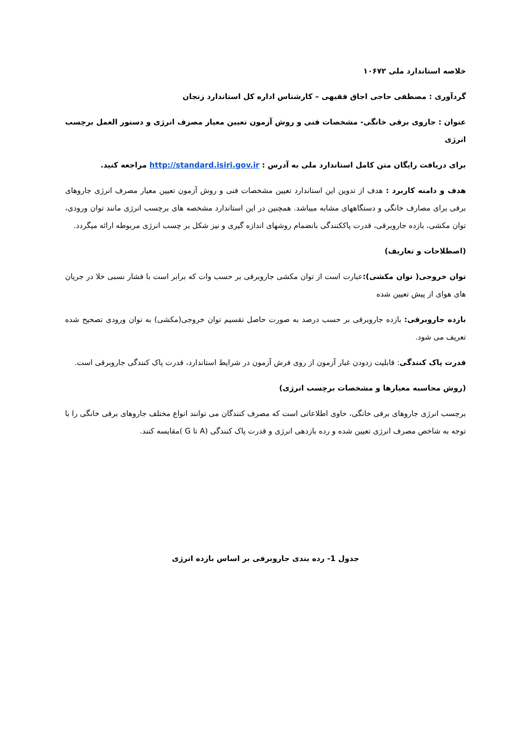خلاصه استاندارد ملی ۱۰۶۷۲
گردآوری : مصطفی حاجی اجاق فقیهی – کارشناس اداره کل استاندارد زنجان
عنوان : جاروی برقی خانگی- مشخصات فنی و روش آزمون تعیین معیار مصرف انرژی و دستور العمل برچسب انرژی
برای دریافت رایگان متن کامل استاندارد ملی به آدرس : http://standard.isiri.gov.ir مراجعه کنید.
هدف و دامنه کاربرد : هدف از تدوین این استاندارد تعیین مشخصات فنی و روش آزمون تعیین معیار مصرف انرژی جاروهای برقی برای مصارف خانگی و دستگاههای مشابه میباشد. همچنین در این استاندارد مشخصه های برچسب انرژی مانند توان ورودی، توان مکشی، بازده جاروبرقی، قدرت پاککنندگی بانضمام روشهای اندازه گیری و نیز شکل بر چسب انرژی مربوطه ارائه میگردد.
(اصطلاحات و تعاریف)
توان خروجی( توان مکشی): عبارت است از توان مکشی جاروبرقی بر حسب وات که برابر است با فشار نسبی خلا در جریان های هوای از پیش تعیین شده
بازده جاروبرقی: بازده جاروبرقی بر حسب درصد به صورت حاصل تقسیم توان خروجی(مکشی) به توان ورودی تصحیح شده تعریف می شود.
قدرت پاک کنندگی: قابلیت زدودن غبار آزمون از روی فرش آزمون در شرایط استاندارد، قدرت پاک کنندگی جاروبرقی است.
(روش محاسبه معیارها و مشخصات برچسب انرژی)
برچسب انرژی جاروهای برقی خانگی، حاوی اطلاعاتی است که مصرف کنندگان می توانند انواع مختلف جاروهای برقی خانگی را با توجه به شاخص مصرف انرژی تعیین شده و رده بازدهی انرژی و قدرت پاک کنندگی (A تا G )مقایسه کنند.
جدول 1- رده بندی جاروبرقی بر اساس بازده انرژی